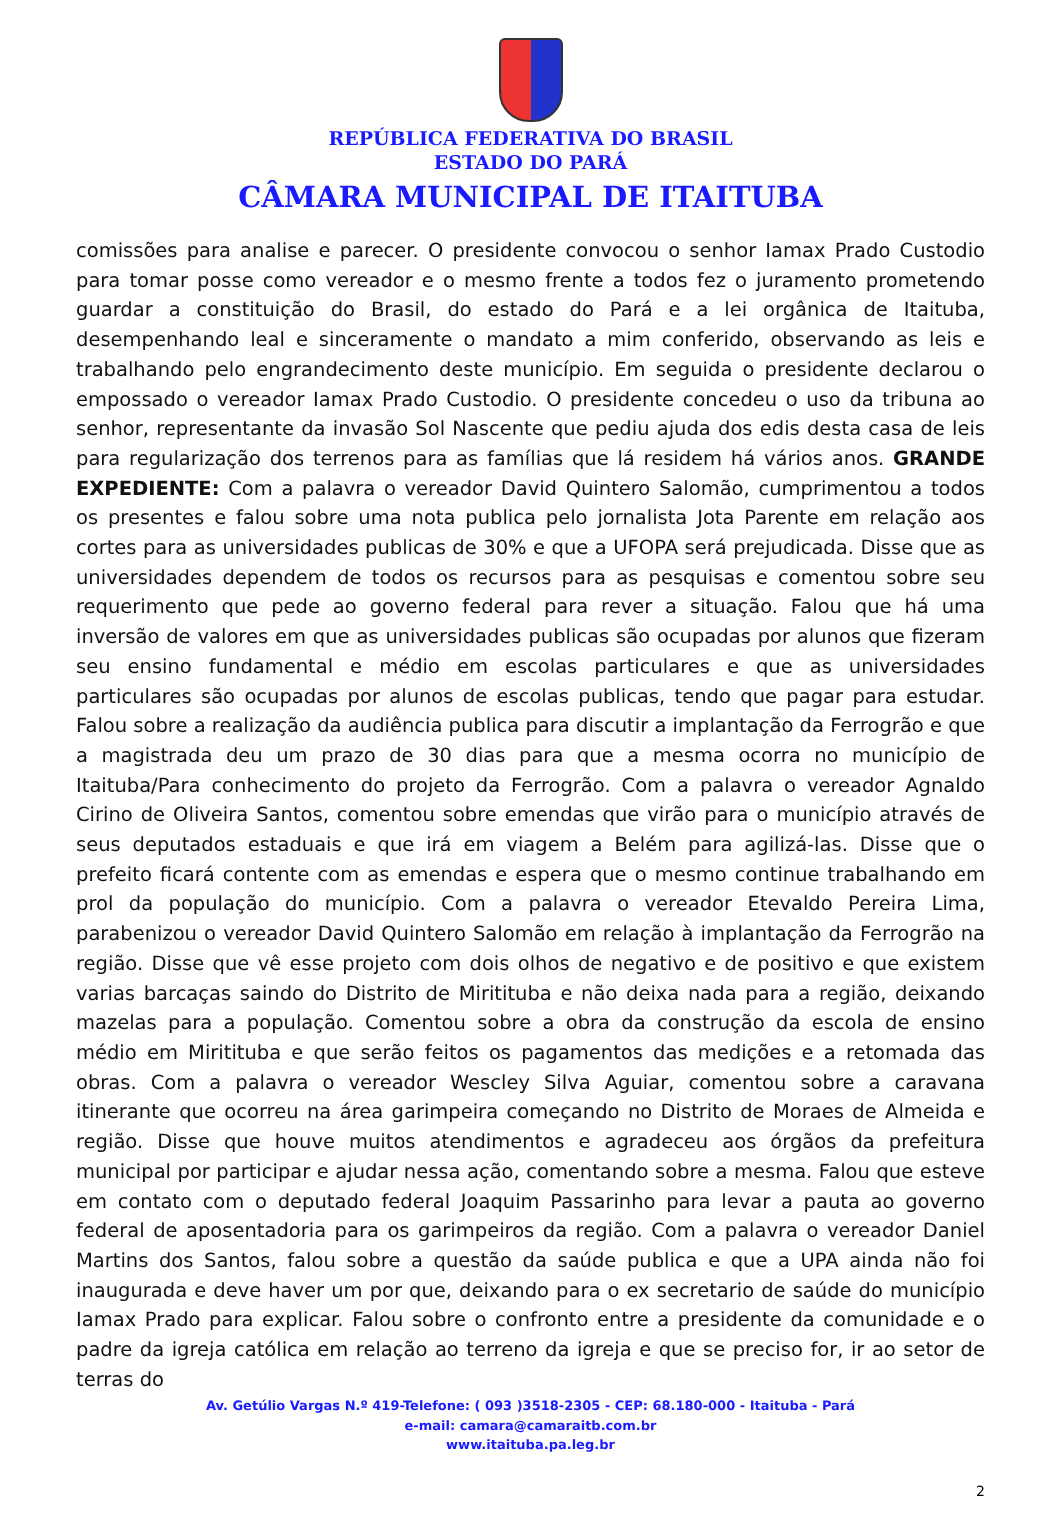REPÚBLICA FEDERATIVA DO BRASIL
ESTADO DO PARÁ
CÂMARA MUNICIPAL DE ITAITUBA
comissões para analise e parecer. O presidente convocou o senhor Iamax Prado Custodio para tomar posse como vereador e o mesmo frente a todos fez o juramento prometendo guardar a constituição do Brasil, do estado do Pará e a lei orgânica de Itaituba, desempenhando leal e sinceramente o mandato a mim conferido, observando as leis e trabalhando pelo engrandecimento deste município. Em seguida o presidente declarou o empossado o vereador Iamax Prado Custodio. O presidente concedeu o uso da tribuna ao senhor, representante da invasão Sol Nascente que pediu ajuda dos edis desta casa de leis para regularização dos terrenos para as famílias que lá residem há vários anos. GRANDE EXPEDIENTE: Com a palavra o vereador David Quintero Salomão, cumprimentou a todos os presentes e falou sobre uma nota publica pelo jornalista Jota Parente em relação aos cortes para as universidades publicas de 30% e que a UFOPA será prejudicada. Disse que as universidades dependem de todos os recursos para as pesquisas e comentou sobre seu requerimento que pede ao governo federal para rever a situação. Falou que há uma inversão de valores em que as universidades publicas são ocupadas por alunos que fizeram seu ensino fundamental e médio em escolas particulares e que as universidades particulares são ocupadas por alunos de escolas publicas, tendo que pagar para estudar. Falou sobre a realização da audiência publica para discutir a implantação da Ferrogrão e que a magistrada deu um prazo de 30 dias para que a mesma ocorra no município de Itaituba/Para conhecimento do projeto da Ferrogrão. Com a palavra o vereador Agnaldo Cirino de Oliveira Santos, comentou sobre emendas que virão para o município através de seus deputados estaduais e que irá em viagem a Belém para agilizá-las. Disse que o prefeito ficará contente com as emendas e espera que o mesmo continue trabalhando em prol da população do município. Com a palavra o vereador Etevaldo Pereira Lima, parabenizou o vereador David Quintero Salomão em relação à implantação da Ferrogrão na região. Disse que vê esse projeto com dois olhos de negativo e de positivo e que existem varias barcaças saindo do Distrito de Miritituba e não deixa nada para a região, deixando mazelas para a população. Comentou sobre a obra da construção da escola de ensino médio em Miritituba e que serão feitos os pagamentos das medições e a retomada das obras. Com a palavra o vereador Wescley Silva Aguiar, comentou sobre a caravana itinerante que ocorreu na área garimpeira começando no Distrito de Moraes de Almeida e região. Disse que houve muitos atendimentos e agradeceu aos órgãos da prefeitura municipal por participar e ajudar nessa ação, comentando sobre a mesma. Falou que esteve em contato com o deputado federal Joaquim Passarinho para levar a pauta ao governo federal de aposentadoria para os garimpeiros da região. Com a palavra o vereador Daniel Martins dos Santos, falou sobre a questão da saúde publica e que a UPA ainda não foi inaugurada e deve haver um por que, deixando para o ex secretario de saúde do município Iamax Prado para explicar. Falou sobre o confronto entre a presidente da comunidade e o padre da igreja católica em relação ao terreno da igreja e que se preciso for, ir ao setor de terras do
Av. Getúlio Vargas N.º 419-Telefone: ( 093 )3518-2305 - CEP: 68.180-000 - Itaituba - Pará
e-mail: camara@camaraitb.com.br
www.itaituba.pa.leg.br
2